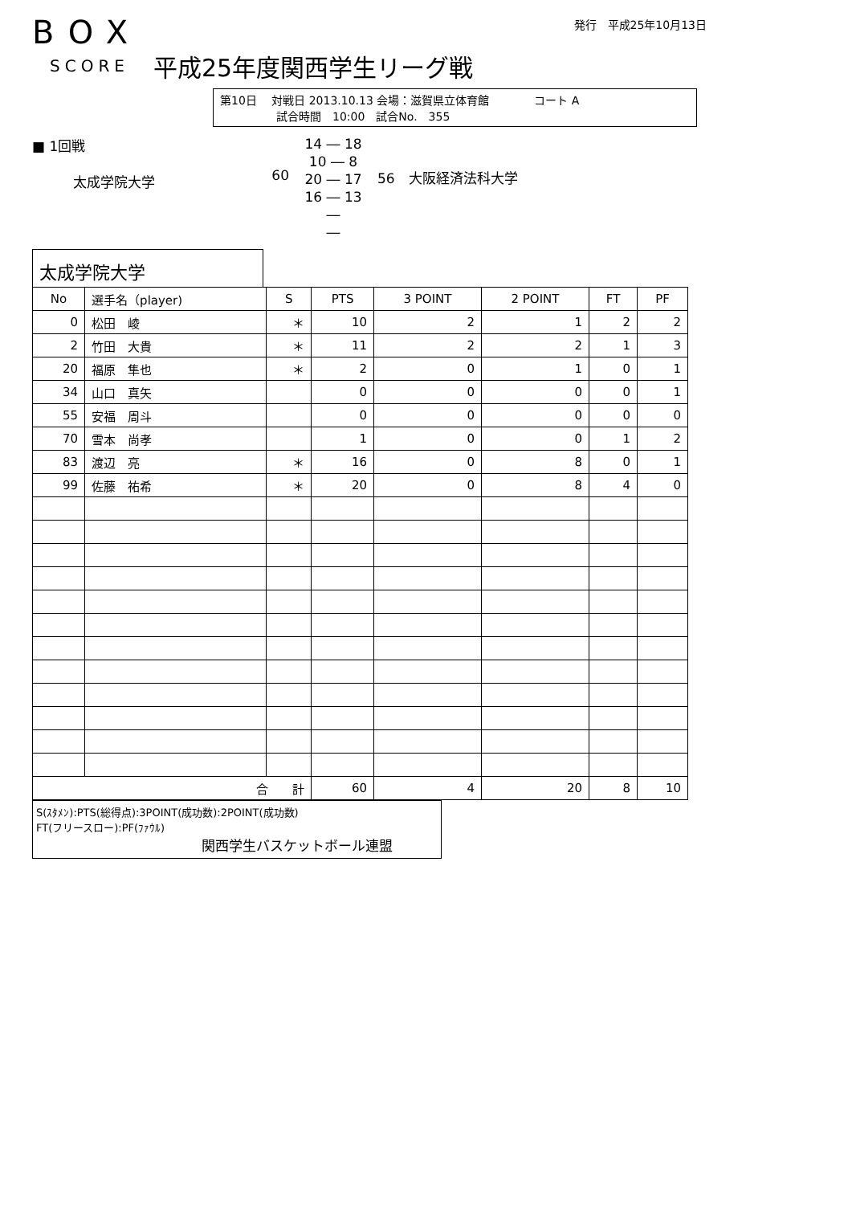BOX
発行　平成25年10月13日
SCORE 平成25年度関西学生リーグ戦
第10日　 対戦日 2013.10.13 会場：滋賀県立体育館　　　　コート A
　　　　　試合時間　10:00　試合No.　355
■ 1回戦
　　　太成学院大学
60
14 ― 18
10 ― 8
20 ― 17
16 ― 13
―
―
56　大阪経済法科大学
太成学院大学
| No | 選手名（player) | S | PTS | 3 POINT | 2 POINT | FT | PF |
| --- | --- | --- | --- | --- | --- | --- | --- |
| 0 | 松田 崚 | ＊ | 10 | 2 | 1 | 2 | 2 |
| 2 | 竹田 大貴 | ＊ | 11 | 2 | 2 | 1 | 3 |
| 20 | 福原 隼也 | ＊ | 2 | 0 | 1 | 0 | 1 |
| 34 | 山口 真矢 | | 0 | 0 | 0 | 0 | 1 |
| 55 | 安福 周斗 | | 0 | 0 | 0 | 0 | 0 |
| 70 | 雪本 尚孝 | | 1 | 0 | 0 | 1 | 2 |
| 83 | 渡辺 亮 | ＊ | 16 | 0 | 8 | 0 | 1 |
| 99 | 佐藤 祐希 | ＊ | 20 | 0 | 8 | 4 | 0 |
| 合 計 | | | 60 | 4 | 20 | 8 | 10 |
S(ｽﾀﾒﾝ):PTS(総得点):3POINT(成功数):2POINT(成功数)
FT(フリースロー):PF(ﾌｧｳﾙ)
関西学生バスケットボール連盟